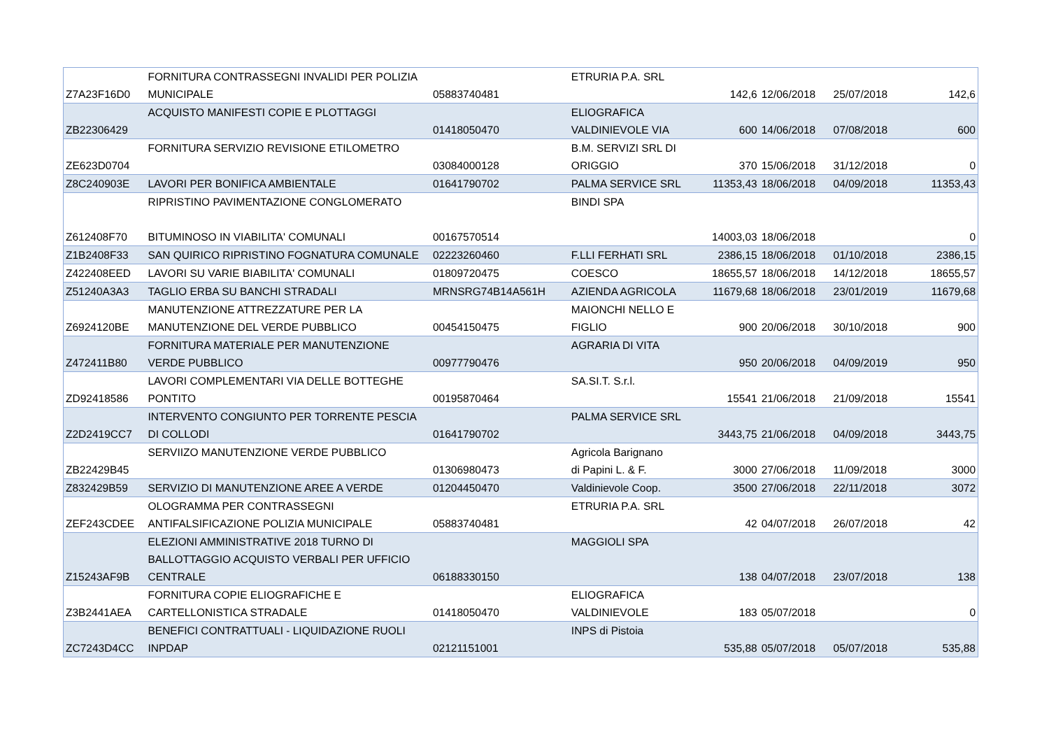| Z7A23F16D0 | FORNITURA CONTRASSEGNI INVALIDI PER POLIZIA MUNICIPALE | 05883740481 | ETRURIA P.A. SRL | 142,6 | 12/06/2018 | 25/07/2018 | 142,6 |
| ZB22306429 | ACQUISTO MANIFESTI COPIE E PLOTTAGGI | 01418050470 | ELIOGRAFICA VALDINIEVOLE VIA | 600 | 14/06/2018 | 07/08/2018 | 600 |
| ZE623D0704 | FORNITURA SERVIZIO REVISIONE ETILOMETRO | 03084000128 | B.M. SERVIZI SRL DI ORIGGIO | 370 | 15/06/2018 | 31/12/2018 | 0 |
| Z8C240903E | LAVORI PER BONIFICA AMBIENTALE | 01641790702 | PALMA SERVICE SRL | 11353,43 | 18/06/2018 | 04/09/2018 | 11353,43 |
| Z612408F70 | RIPRISTINO PAVIMENTAZIONE CONGLOMERATO BITUMINOSO IN VIABILITA' COMUNALI | 00167570514 | BINDI SPA | 14003,03 | 18/06/2018 | | 0 |
| Z1B2408F33 | SAN QUIRICO RIPRISTINO FOGNATURA COMUNALE | 02223260460 | F.LLI FERHATI SRL | 2386,15 | 18/06/2018 | 01/10/2018 | 2386,15 |
| Z422408EED | LAVORI SU VARIE BIABILITA' COMUNALI | 01809720475 | COESCO | 18655,57 | 18/06/2018 | 14/12/2018 | 18655,57 |
| Z51240A3A3 | TAGLIO ERBA SU BANCHI STRADALI | MRNSRG74B14A561H | AZIENDA AGRICOLA | 11679,68 | 18/06/2018 | 23/01/2019 | 11679,68 |
| Z6924120BE | MANUTENZIONE ATTREZZATURE PER LA MANUTENZIONE DEL VERDE PUBBLICO | 00454150475 | MAIONCHI NELLO E FIGLIO | 900 | 20/06/2018 | 30/10/2018 | 900 |
| Z472411B80 | FORNITURA MATERIALE PER MANUTENZIONE VERDE PUBBLICO | 00977790476 | AGRARIA DI VITA | 950 | 20/06/2018 | 04/09/2019 | 950 |
| ZD92418586 | LAVORI COMPLEMENTARI VIA DELLE BOTTEGHE PONTITO | 00195870464 | SA.SI.T. S.r.l. | 15541 | 21/06/2018 | 21/09/2018 | 15541 |
| Z2D2419CC7 | INTERVENTO CONGIUNTO PER TORRENTE PESCIA DI COLLODI | 01641790702 | PALMA SERVICE SRL | 3443,75 | 21/06/2018 | 04/09/2018 | 3443,75 |
| ZB22429B45 | SERVIIZO MANUTENZIONE VERDE PUBBLICO | 01306980473 | Agricola Barignano di Papini L. & F. | 3000 | 27/06/2018 | 11/09/2018 | 3000 |
| Z832429B59 | SERVIZIO DI MANUTENZIONE AREE A VERDE | 01204450470 | Valdinievole Coop. | 3500 | 27/06/2018 | 22/11/2018 | 3072 |
| ZEF243CDEE | OLOGRAMMA PER CONTRASSEGNI ANTIFALSIFICAZIONE POLIZIA MUNICIPALE | 05883740481 | ETRURIA P.A. SRL | 42 | 04/07/2018 | 26/07/2018 | 42 |
| Z15243AF9B | ELEZIONI AMMINISTRATIVE 2018 TURNO DI BALLOTTAGGIO ACQUISTO VERBALI PER UFFICIO CENTRALE | 06188330150 | MAGGIOLI SPA | 138 | 04/07/2018 | 23/07/2018 | 138 |
| Z3B2441AEA | FORNITURA COPIE ELIOGRAFICHE E CARTELLONISTICA STRADALE | 01418050470 | ELIOGRAFICA VALDINIEVOLE | 183 | 05/07/2018 | | 0 |
| ZC7243D4CC | BENEFICI CONTRATTUALI - LIQUIDAZIONE RUOLI INPDAP | 02121151001 | INPS di Pistoia | 535,88 | 05/07/2018 | 05/07/2018 | 535,88 |